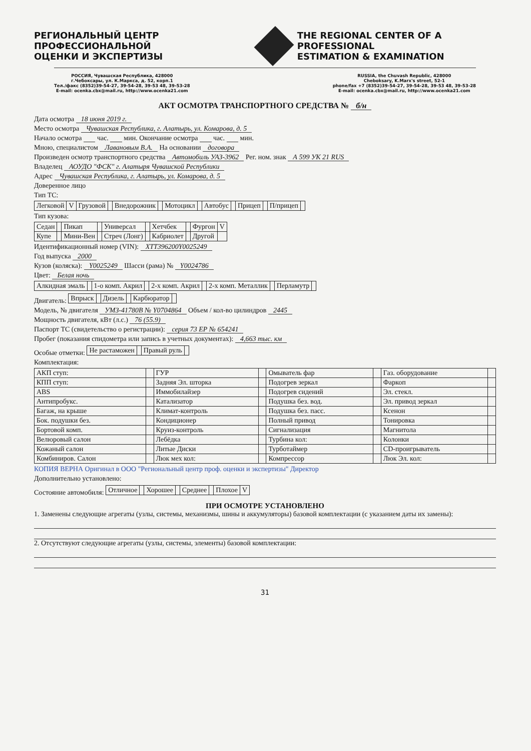РЕГИОНАЛЬНЫЙ ЦЕНТР ПРОФЕССИОНАЛЬНОЙ
ОЦЕНКИ И ЭКСПЕРТИЗЫ
THE REGIONAL CENTER OF A PROFESSIONAL
ESTIMATION & EXAMINATION
РОССИЯ, Чувашская Республика, 428000
г.Чебоксары, ул. К.Маркса, д. 52, корп.1
Тел./факс (8352)39-54-27, 39-54-28, 39-53 48, 39-53-28
E-mail: ocenka.cbx@mail.ru, http://www.ocenka21.com
RUSSIA, the Chuvash Republic, 428000
Cheboksary, K.Marx's street, 52-1
phone/fax +7 (8352)39-54-27, 39-54-28, 39-53 48, 39-53-28
E-mail: ocenka.cbx@mail.ru, http://www.ocenka21.com
АКТ ОСМОТРА ТРАНСПОРТНОГО СРЕДСТВА № б/н
Дата осмотра 18 июня 2019 г.
Место осмотра Чувашская Республика, г. Алатырь, ул. Комарова, д. 5
Начало осмотра час. мин. Окончание осмотра час. мин.
Мною, специалистом Лавановым В.А. На основании договора
Произведен осмотр транспортного средства Автомобиль УАЗ-3962 Рег. ном. знак А 599 УК 21 RUS
Владелец АОУДО "ФСК" г. Алатыря Чувашской Республики
Адрес Чувашская Республика, г. Алатырь, ул. Комарова, д. 5
Доверенное лицо
Тип ТС:
| Легковой | V | Грузовой | | Внедорожник | | Мотоцикл | | Автобус | | Прицеп | | П/прицеп | |
Тип кузова:
| Седан | | Пикап | | Универсал | | Хетчбек | | Фургон | V |
| Купе | | Мини-Вен | | Стреч (Лонг) | | Кабриолет | | Другой | |
Идентификационный номер (VIN): XTT396200Y0025249
Год выпуска 2000
Кузов (коляска): Y0025249 Шасси (рама) № Y0024786
Цвет: Белая ночь
| Алкидная эмаль | | 1-о комп. Акрил | | 2-х комп. Акрил | | 2-х комп. Металлик | | Перламутр | |
Двигатель:
| Впрыск | | Дизель | | Карбюратор | |
Модель, № двигателя УМЗ-41780В № Y0704864 Объем / кол-во цилиндров 2445
Мощность двигателя, кВт (л.с.) 76 (55.9)
Паспорт ТС (свидетельство о регистрации): серия 73 ЕР № 654241
Пробег (показания спидометра или запись в учетных документах): 4,663 тыс. км
Особые отметки:
| Не растаможен | | Правый руль | |
Комплектация:
| АКП ступ: | | ГУР | | Омыватель фар | | Газ. оборудование | |
| КПП ступ: | | Задняя Эл. шторка | | Подогрев зеркал | | Фаркоп | |
| ABS | | Иммобилайзер | | Подогрев сидений | | Эл. стекл. | |
| Антипробукс. | | Катализатор | | Подушка без. вод. | | Эл. привод зеркал | |
| Багаж, на крыше | | Климат-контроль | | Подушка без. пасс. | | Ксенон | |
| Бок. подушки без. | | Кондиционер | | Полный привод | | Тонировка | |
| Бортовой комп. | | Круиз-контроль | | Сигнализация | | Магнитола | |
| Велюровый салон | | Лебёдка | | Турбина кол: | | Колонки | |
| Кожаный салон | | Литые Диски | | Турботаймер | | CD-проигрыватель | |
| Комбиниров. Салон | | Люк мех кол: | | Компрессор | | Люк Эл. кол: | |
КОПИЯ ВЕРНА Оригинал в ООО "Региональный центр проф. оценки и экспертизы" Директор
Дополнительно установлено:
Состояние автомобиля:
| Отличное | | Хорошее | | Среднее | | Плохое | V |
ПРИ ОСМОТРЕ УСТАНОВЛЕНО
1. Заменены следующие агрегаты (узлы, системы, механизмы, шины и аккумуляторы) базовой комплектации (с указанием даты их замены):
2. Отсутствуют следующие агрегаты (узлы, системы, элементы) базовой комплектации:
31